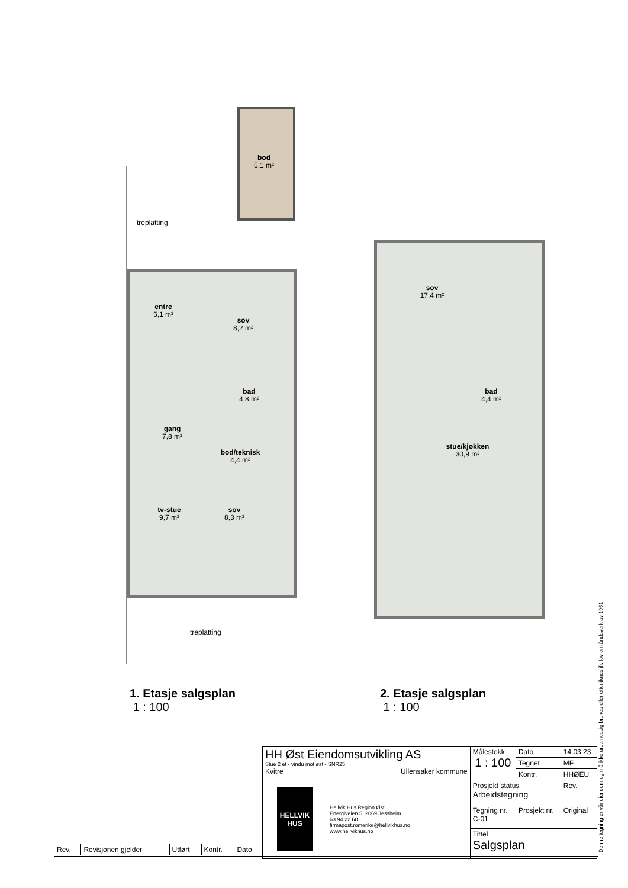bod
5,1 m²
treplatting
entre
5,1 m²
sov
8,2 m²
bad
4,8 m²
gang
7,8 m²
bod/teknisk
4,4 m²
tv-stue
9,7 m²
sov
8,3 m²
treplatting
1. Etasje salgsplan
1 : 100
sov
17,4 m²
bad
4,4 m²
stue/kjøkken
30,9 m²
2. Etasje salgsplan
1 : 100
| HH Øst Eiendomsutvikling AS Stue 2 et - vindu mot øst - SNR25 Kvitre Ullensaker kommune | | Målestokk 1 : 100 | | Dato | 14.03.23 |
| | | | | Tegnet | MF |
| | | | | Kontr. | HHØEU |
| HELLVIK HUS | Hellvik Hus Region Øst Energiveien 5, 2069 Jessheim 63 94 22 60 firmapost.romerike@hellvikhus.no www.hellvikhus.no | Prosjekt status Arbeidstegning | | | Rev. |
| | | Tegning nr. C-01 | Prosjekt nr. | | Original |
| | | Tittel Salgsplan | | | |
| Rev. | Revisjonen gjelder | Utført | Kontr. | Dato |
Denne tegning er vår eiendom og må ikke urettmessig brukes eller etterliknes jfr. lov om åndsverk av 1961.